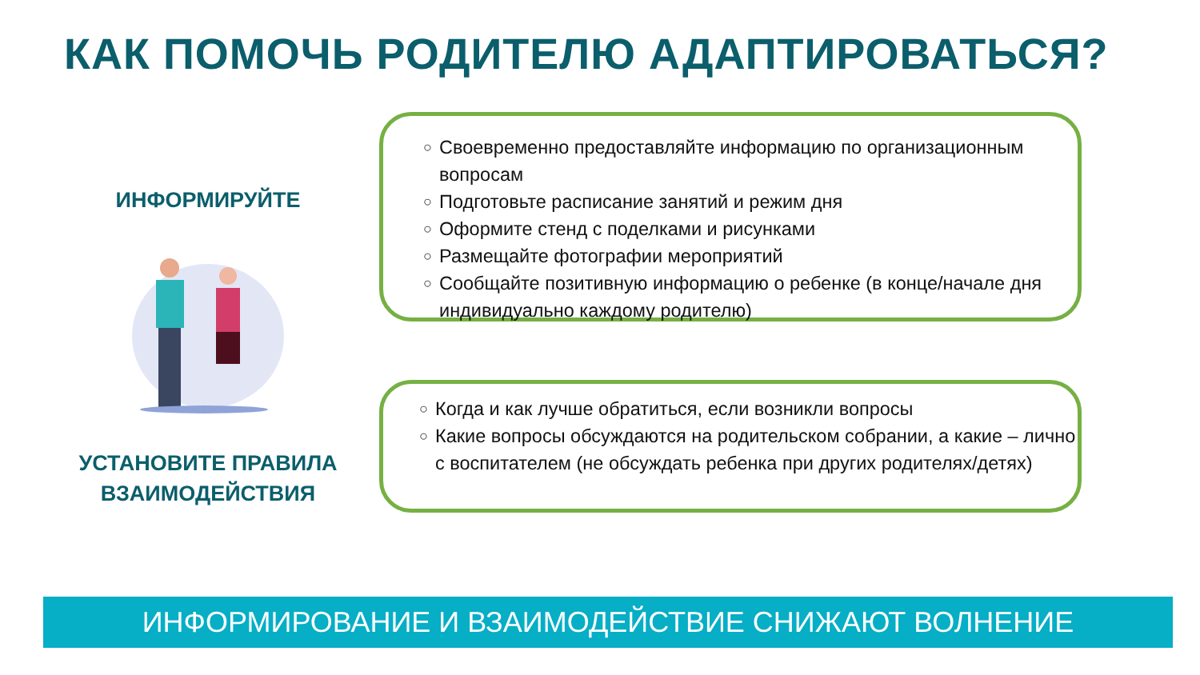КАК ПОМОЧЬ РОДИТЕЛЮ АДАПТИРОВАТЬСЯ?
ИНФОРМИРУЙТЕ
УСТАНОВИТЕ ПРАВИЛА ВЗАИМОДЕЙСТВИЯ
○ Своевременно предоставляйте информацию по организационным вопросам
○ Подготовьте расписание занятий и режим дня
○ Оформите стенд с поделками и рисунками
○ Размещайте фотографии мероприятий
○ Сообщайте позитивную информацию о ребенке (в конце/начале дня индивидуально каждому родителю)
○ Когда и как лучше обратиться, если возникли вопросы
○ Какие вопросы обсуждаются на родительском собрании, а какие – лично с воспитателем (не обсуждать ребенка при других родителях/детях)
ИНФОРМИРОВАНИЕ И ВЗАИМОДЕЙСТВИЕ СНИЖАЮТ ВОЛНЕНИЕ